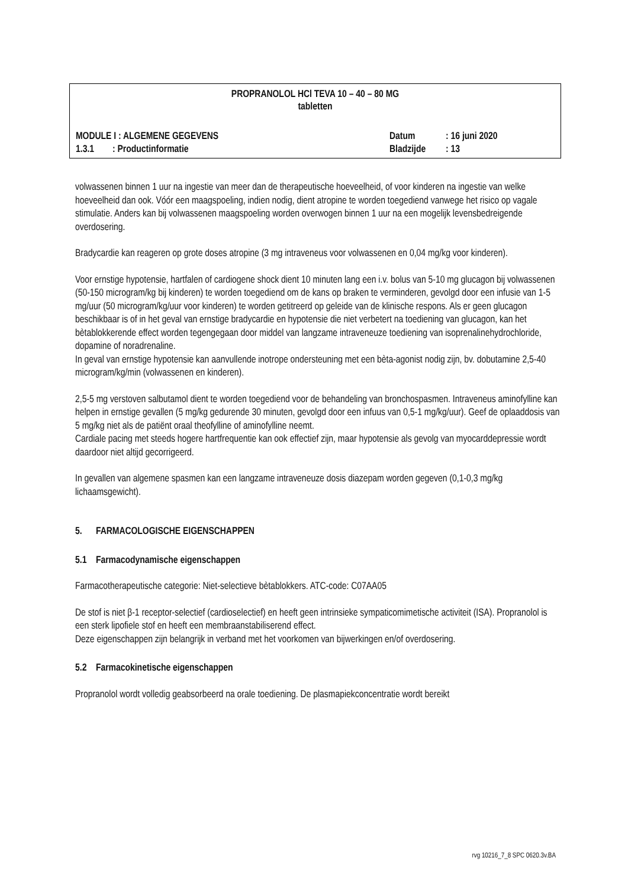PROPRANOLOL HCl TEVA 10 – 40 – 80 MG
tabletten
| MODULE I : ALGEMENE GEGEVENS | Datum | : 16 juni 2020 |
| 1.3.1 : Productinformatie | Bladzijde | : 13 |
volwassenen binnen 1 uur na ingestie van meer dan de therapeutische hoeveelheid, of voor kinderen na ingestie van welke hoeveelheid dan ook. Vóór een maagspoeling, indien nodig, dient atropine te worden toegediend vanwege het risico op vagale stimulatie. Anders kan bij volwassenen maagspoeling worden overwogen binnen 1 uur na een mogelijk levensbedreigende overdosering.
Bradycardie kan reageren op grote doses atropine (3 mg intraveneus voor volwassenen en 0,04 mg/kg voor kinderen).
Voor ernstige hypotensie, hartfalen of cardiogene shock dient 10 minuten lang een i.v. bolus van 5-10 mg glucagon bij volwassenen (50-150 microgram/kg bij kinderen) te worden toegediend om de kans op braken te verminderen, gevolgd door een infusie van 1-5 mg/uur (50 microgram/kg/uur voor kinderen) te worden getitreerd op geleide van de klinische respons. Als er geen glucagon beschikbaar is of in het geval van ernstige bradycardie en hypotensie die niet verbetert na toediening van glucagon, kan het bètablokkerende effect worden tegengegaan door middel van langzame intraveneuze toediening van isoprenalinehydrochloride, dopamine of noradrenaline.
In geval van ernstige hypotensie kan aanvullende inotrope ondersteuning met een bèta-agonist nodig zijn, bv. dobutamine 2,5-40 microgram/kg/min (volwassenen en kinderen).
2,5-5 mg verstoven salbutamol dient te worden toegediend voor de behandeling van bronchospasmen. Intraveneus aminofylline kan helpen in ernstige gevallen (5 mg/kg gedurende 30 minuten, gevolgd door een infuus van 0,5-1 mg/kg/uur). Geef de oplaaddosis van 5 mg/kg niet als de patiënt oraal theofylline of aminofylline neemt.
Cardiale pacing met steeds hogere hartfrequentie kan ook effectief zijn, maar hypotensie als gevolg van myocarddepressie wordt daardoor niet altijd gecorrigeerd.
In gevallen van algemene spasmen kan een langzame intraveneuze dosis diazepam worden gegeven (0,1-0,3 mg/kg lichaamsgewicht).
5. FARMACOLOGISCHE EIGENSCHAPPEN
5.1 Farmacodynamische eigenschappen
Farmacotherapeutische categorie: Niet-selectieve bètablokkers. ATC-code: C07AA05
De stof is niet β-1 receptor-selectief (cardioselectief) en heeft geen intrinsieke sympaticomimetische activiteit (ISA). Propranolol is een sterk lipofiele stof en heeft een membraanstabiliserend effect.
Deze eigenschappen zijn belangrijk in verband met het voorkomen van bijwerkingen en/of overdosering.
5.2 Farmacokinetische eigenschappen
Propranolol wordt volledig geabsorbeerd na orale toediening. De plasmapiekconcentratie wordt bereikt
rvg 10216_7_8 SPC 0620.3v.BA